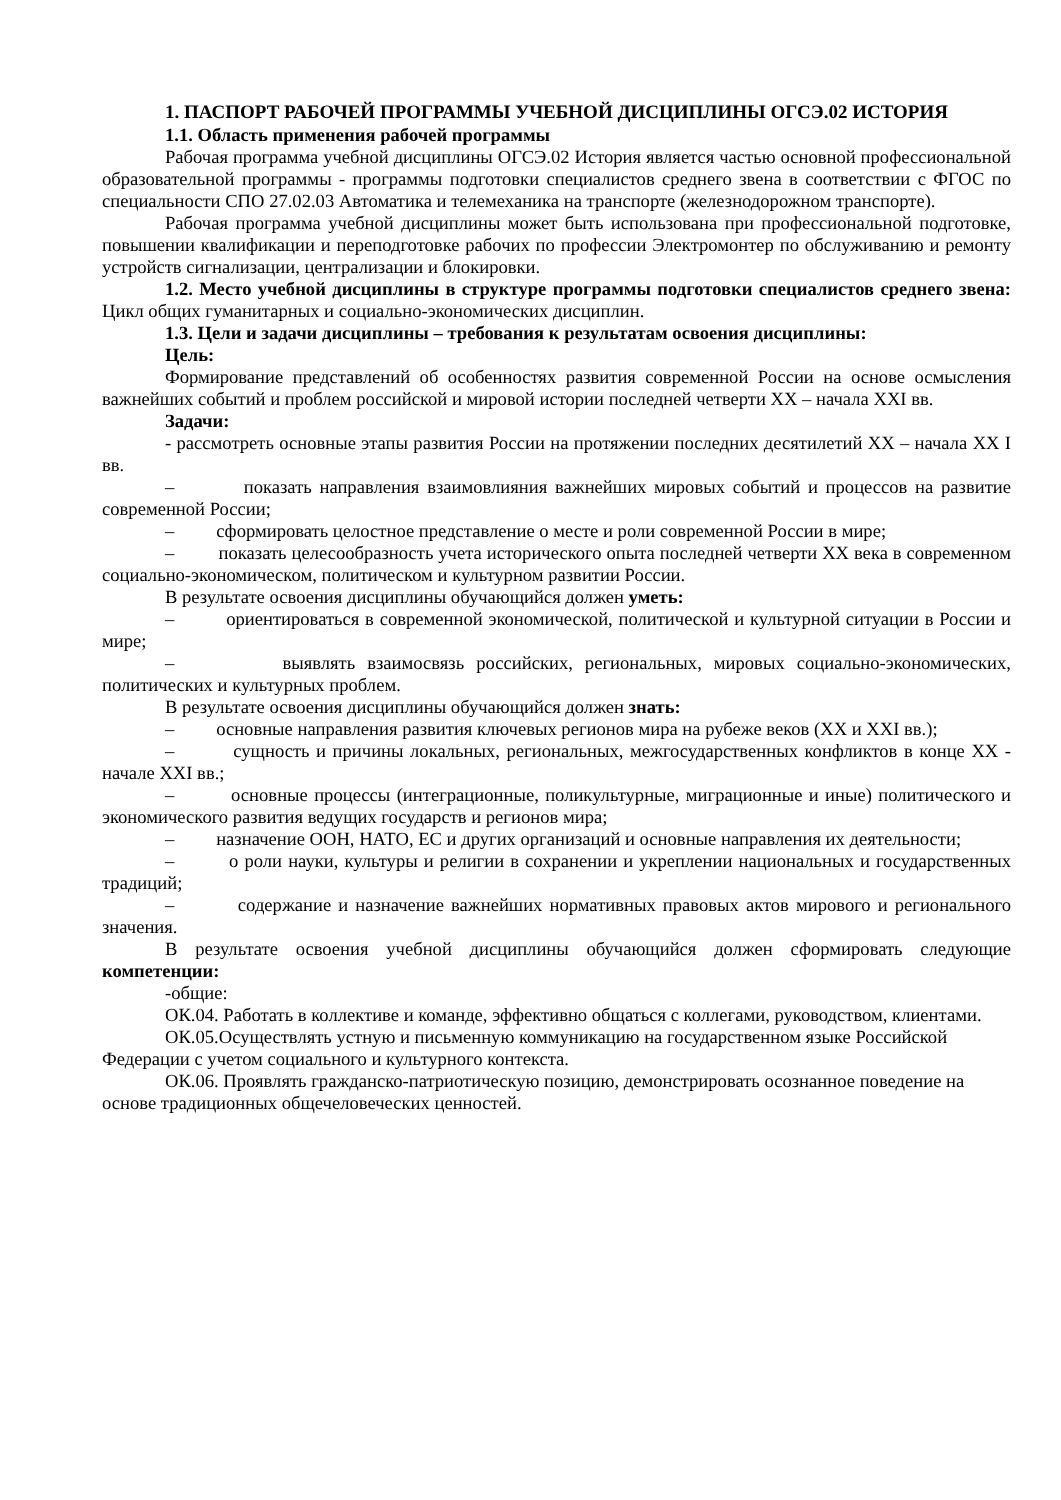1. ПАСПОРТ РАБОЧЕЙ ПРОГРАММЫ УЧЕБНОЙ ДИСЦИПЛИНЫ ОГСЭ.02 ИСТОРИЯ
1.1. Область применения рабочей программы
Рабочая программа учебной дисциплины ОГСЭ.02 История является частью основной профессиональной образовательной программы - программы подготовки специалистов среднего звена в соответствии с ФГОС по специальности СПО 27.02.03 Автоматика и телемеханика на транспорте (железнодорожном транспорте).
Рабочая программа учебной дисциплины может быть использована при профессиональной подготовке, повышении квалификации и переподготовке рабочих по профессии Электромонтер по обслуживанию и ремонту устройств сигнализации, централизации и блокировки.
1.2. Место учебной дисциплины в структуре программы подготовки специалистов среднего звена: Цикл общих гуманитарных и социально-экономических дисциплин.
1.3. Цели и задачи дисциплины – требования к результатам освоения дисциплины:
Цель:
Формирование представлений об особенностях развития современной России на основе осмысления важнейших событий и проблем российской и мировой истории последней четверти XX – начала XXI вв.
Задачи:
- рассмотреть основные этапы развития России на протяжении последних десятилетий XX – начала XX I вв.
– показать направления взаимовлияния важнейших мировых событий и процессов на развитие современной России;
– сформировать целостное представление о месте и роли современной России в мире;
– показать целесообразность учета исторического опыта последней четверти XX века в современном социально-экономическом, политическом и культурном развитии России.
В результате освоения дисциплины обучающийся должен уметь:
– ориентироваться в современной экономической, политической и культурной ситуации в России и мире;
– выявлять взаимосвязь российских, региональных, мировых социально-экономических, политических и культурных проблем.
В результате освоения дисциплины обучающийся должен знать:
– основные направления развития ключевых регионов мира на рубеже веков (XX и XXI вв.);
– сущность и причины локальных, региональных, межгосударственных конфликтов в конце XX - начале XXI вв.;
– основные процессы (интеграционные, поликультурные, миграционные и иные) политического и экономического развития ведущих государств и регионов мира;
– назначение ООН, НАТО, ЕС и других организаций и основные направления их деятельности;
– о роли науки, культуры и религии в сохранении и укреплении национальных и государственных традиций;
– содержание и назначение важнейших нормативных правовых актов мирового и регионального значения.
В результате освоения учебной дисциплины обучающийся должен сформировать следующие компетенции:
-общие:
ОК.04. Работать в коллективе и команде, эффективно общаться с коллегами, руководством, клиентами.
ОК.05.Осуществлять устную и письменную коммуникацию на государственном языке Российской Федерации с учетом социального и культурного контекста.
ОК.06. Проявлять гражданско-патриотическую позицию, демонстрировать осознанное поведение на основе традиционных общечеловеческих ценностей.